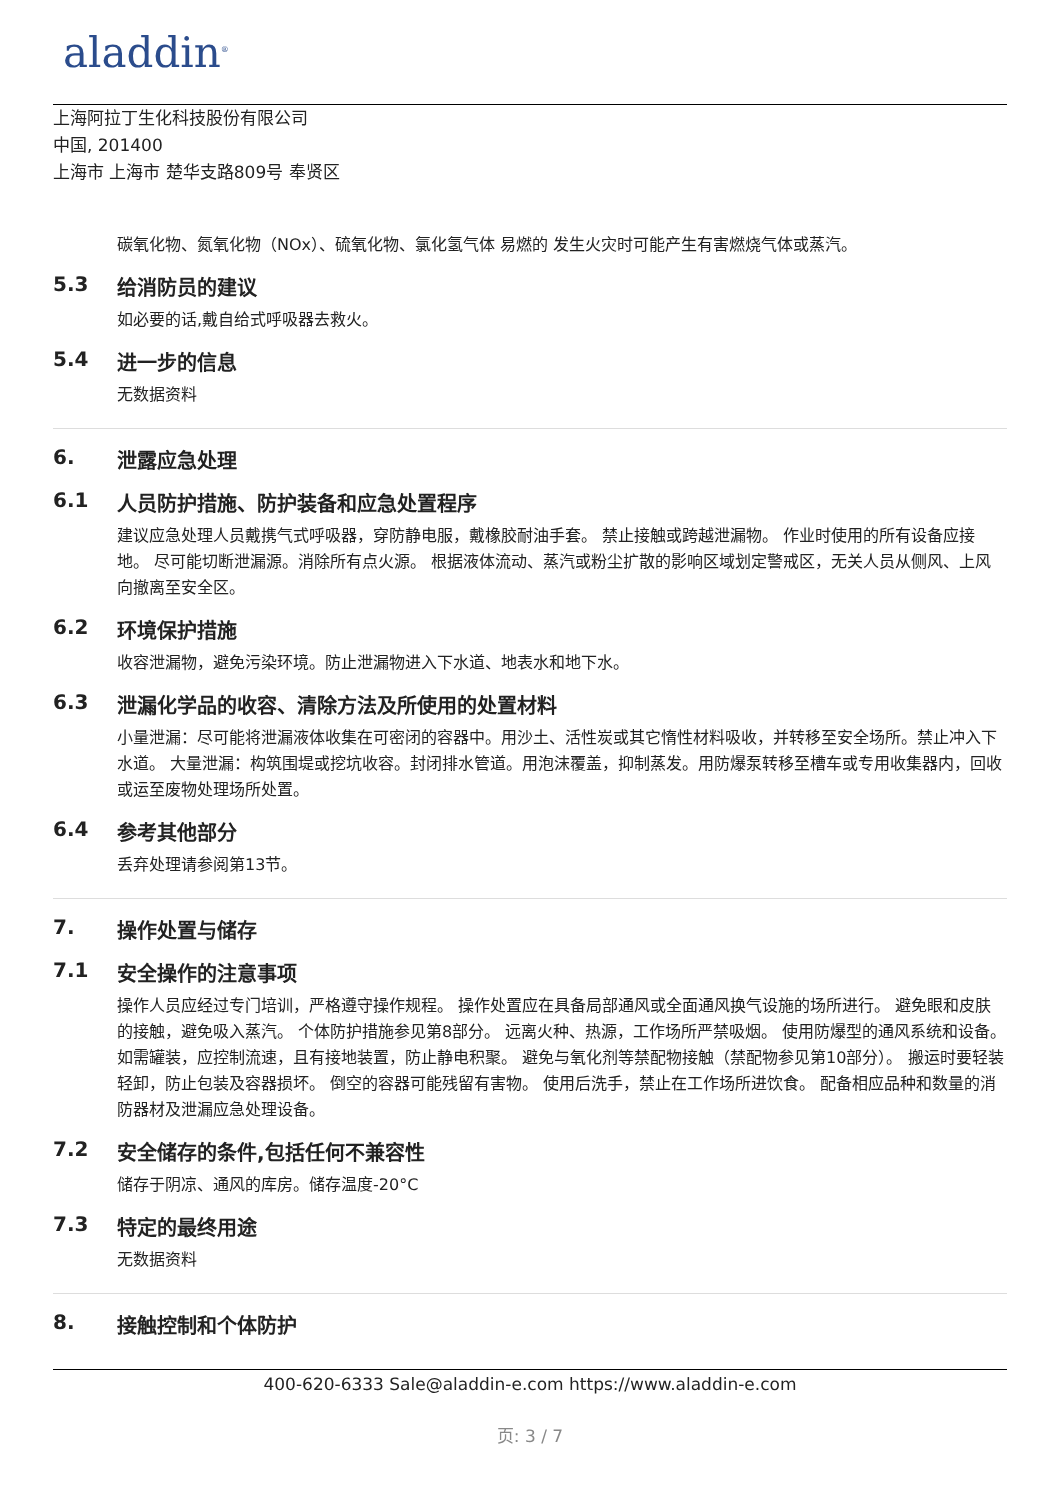aladdin<sup>®</sup>
上海阿拉丁生化科技股份有限公司
中国, 201400
上海市 上海市 楚华支路809号 奉贤区
碳氧化物、氮氧化物（NOx）、硫氧化物、氯化氢气体 易燃的 发生火灾时可能产生有害燃烧气体或蒸汽。
5.3 给消防员的建议
如必要的话,戴自给式呼吸器去救火。
5.4 进一步的信息
无数据资料
6. 泄露应急处理
6.1 人员防护措施、防护装备和应急处置程序
建议应急处理人员戴携气式呼吸器，穿防静电服，戴橡胶耐油手套。 禁止接触或跨越泄漏物。 作业时使用的所有设备应接地。 尽可能切断泄漏源。消除所有点火源。 根据液体流动、蒸汽或粉尘扩散的影响区域划定警戒区，无关人员从侧风、上风向撤离至安全区。
6.2 环境保护措施
收容泄漏物，避免污染环境。防止泄漏物进入下水道、地表水和地下水。
6.3 泄漏化学品的收容、清除方法及所使用的处置材料
小量泄漏：尽可能将泄漏液体收集在可密闭的容器中。用沙土、活性炭或其它惰性材料吸收，并转移至安全场所。禁止冲入下水道。 大量泄漏：构筑围堤或挖坑收容。封闭排水管道。用泡沫覆盖，抑制蒸发。用防爆泵转移至槽车或专用收集器内，回收或运至废物处理场所处置。
6.4 参考其他部分
丢弃处理请参阅第13节。
7. 操作处置与储存
7.1 安全操作的注意事项
操作人员应经过专门培训，严格遵守操作规程。 操作处置应在具备局部通风或全面通风换气设施的场所进行。 避免眼和皮肤的接触，避免吸入蒸汽。 个体防护措施参见第8部分。 远离火种、热源，工作场所严禁吸烟。 使用防爆型的通风系统和设备。 如需罐装，应控制流速，且有接地装置，防止静电积聚。 避免与氧化剂等禁配物接触（禁配物参见第10部分）。 搬运时要轻装轻卸，防止包装及容器损坏。 倒空的容器可能残留有害物。 使用后洗手，禁止在工作场所进饮食。 配备相应品种和数量的消防器材及泄漏应急处理设备。
7.2 安全储存的条件,包括任何不兼容性
储存于阴凉、通风的库房。储存温度-20°C
7.3 特定的最终用途
无数据资料
8. 接触控制和个体防护
400-620-6333 Sale@aladdin-e.com https://www.aladdin-e.com
页: 3 / 7